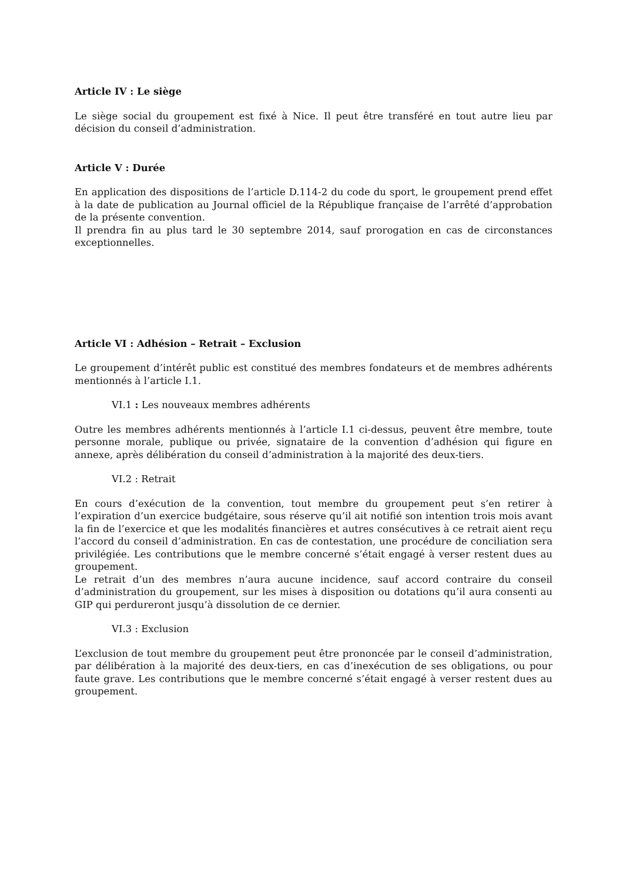Article IV : Le siège
Le siège social du groupement est fixé à Nice. Il peut être transféré en tout autre lieu par décision du conseil d’administration.
Article V : Durée
En application des dispositions de l’article D.114-2 du code du sport, le groupement prend effet à la date de publication au Journal officiel de la République française de l’arrêté d’approbation de la présente convention.
Il prendra fin au plus tard le 30 septembre 2014, sauf prorogation en cas de circonstances exceptionnelles.
Article VI : Adhésion – Retrait – Exclusion
Le groupement d’intérêt public est constitué des membres fondateurs et de membres adhérents mentionnés à l’article I.1.
VI.1 : Les nouveaux membres adhérents
Outre les membres adhérents mentionnés à l’article I.1 ci-dessus, peuvent être membre, toute personne morale, publique ou privée, signataire de la convention d’adhésion qui figure en annexe, après délibération du conseil d’administration à la majorité des deux-tiers.
VI.2 : Retrait
En cours d’exécution de la convention, tout membre du groupement peut s’en retirer à l’expiration d’un exercice budgétaire, sous réserve qu’il ait notifié son intention trois mois avant la fin de l’exercice et que les modalités financières et autres consécutives à ce retrait aient reçu l’accord du conseil d’administration. En cas de contestation, une procédure de conciliation sera privilégiée. Les contributions que le membre concerné s’était engagé à verser restent dues au groupement.
Le retrait d’un des membres n’aura aucune incidence, sauf accord contraire du conseil d’administration du groupement, sur les mises à disposition ou dotations qu’il aura consenti au GIP qui perdureront jusqu’à dissolution de ce dernier.
VI.3 : Exclusion
L’exclusion de tout membre du groupement peut être prononcée par le conseil d’administration, par délibération à la majorité des deux-tiers, en cas d’inexécution de ses obligations, ou pour faute grave. Les contributions que le membre concerné s’était engagé à verser restent dues au groupement.